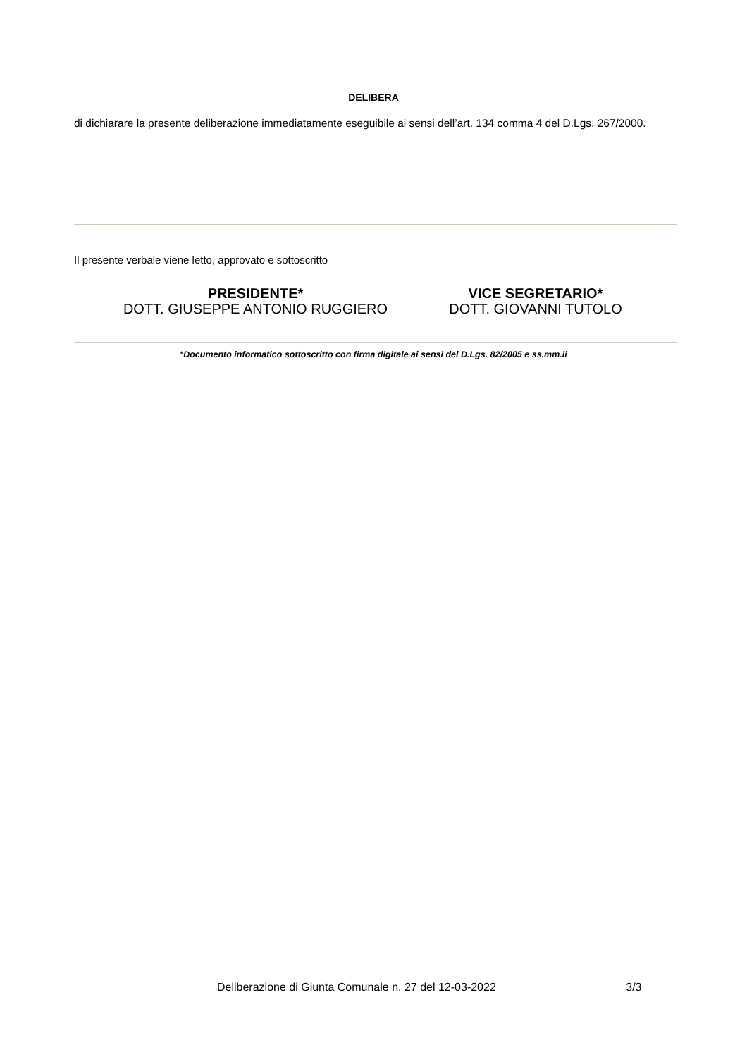DELIBERA
di dichiarare la presente deliberazione immediatamente eseguibile ai sensi dell’art. 134 comma 4 del D.Lgs. 267/2000.
Il presente verbale viene letto, approvato e sottoscritto
PRESIDENTE*
DOTT. GIUSEPPE ANTONIO RUGGIERO
VICE SEGRETARIO*
DOTT. GIOVANNI TUTOLO
*Documento informatico sottoscritto con firma digitale ai sensi del D.Lgs. 82/2005 e ss.mm.ii
Deliberazione di Giunta Comunale n. 27 del 12-03-2022 3/3